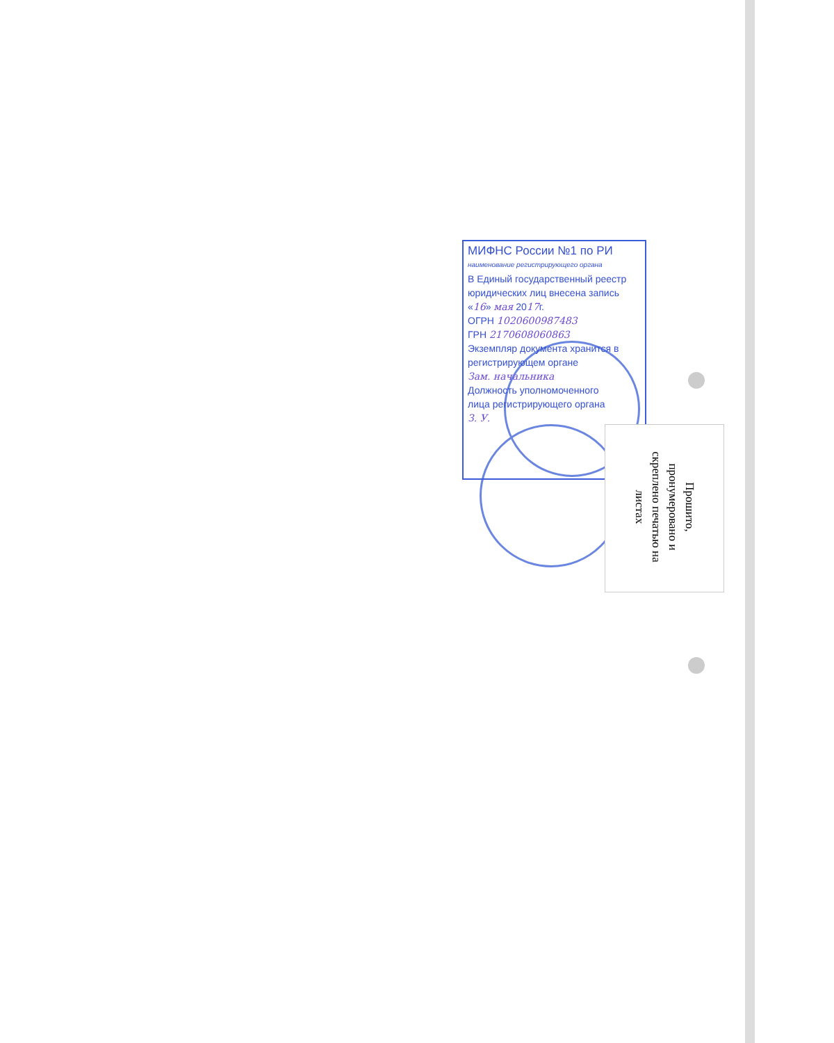МИФНС России №1 по РИ
наименование регистрирующего органа
В Единый государственный реестр
юридических лиц внесена запись
«16» мая 2017г.
ОГРН 1020600987483
ГРН 2170608060863
Экземпляр документа хранится в
регистрирующем органе
Зам. начальника
Должность уполномоченного
лица регистрирующего органа
З. У.
Прошито,
пронумеровано и
скреплено печатью на
листах